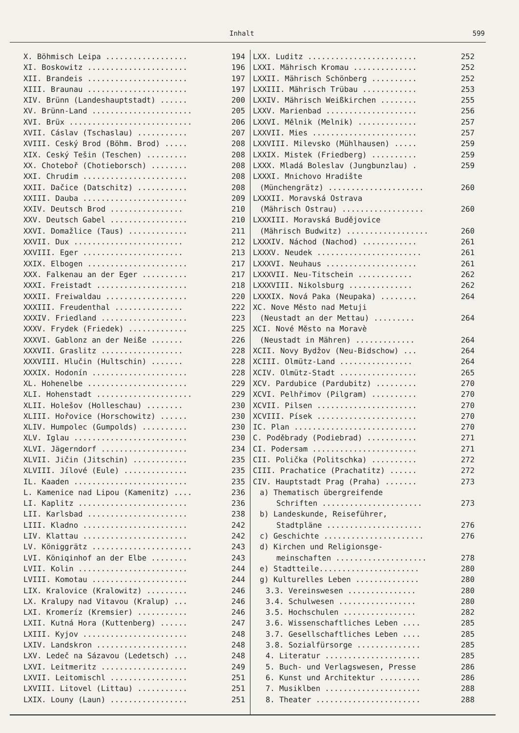Inhalt 599
X. Böhmisch Leipa .................. 194
XI. Boskowitz ...................... 196
XII. Brandeis ...................... 197
XIII. Braunau ...................... 197
XIV. Brünn (Landeshauptstadt) ...... 200
XV. Brünn-Land ...................... 205
XVI. Brüx ........................... 206
XVII. Cáslav (Tschaslau) ........... 207
XVIII. Ceský Brod (Böhm. Brod) ..... 208
XIX. Ceský Tešin (Teschen) ......... 208
XX. Choteboř (Chotieborsch) ........ 208
XXI. Chrudim ....................... 208
XXII. Dačice (Datschitz) ........... 208
XXIII. Dauba ....................... 209
XXIV. Deutsch Brod ................ 210
XXV. Deutsch Gabel ................. 210
XXVI. Domažlice (Taus) ............. 211
XXVII. Dux ........................ 212
XXVIII. Eger ...................... 213
XXIX. Elbogen ...................... 217
XXX. Falkenau an der Eger .......... 217
XXXI. Freistadt .................... 218
XXXII. Freiwaldau .................. 220
XXXIII. Freudenthal ............... 222
XXXIV. Friedland ................... 223
XXXV. Frydek (Friedek) ............. 225
XXXVI. Gablonz an der Neiße ....... 226
XXXVII. Graslitz .................. 228
XXXVIII. Hlučin (Hultschin) ....... 228
XXXIX. Hodonín ..................... 228
XL. Hohenelbe ...................... 229
XLI. Hohenstadt ..................... 229
XLII. Holešov (Holleschau) ........ 230
XLIII. Hořovice (Horschowitz) ...... 230
XLIV. Humpolec (Gumpolds) .......... 230
XLV. Iglau ......................... 230
XLVI. Jägerndorf ................... 234
XLVII. Jičin (Jitschin) ............ 235
XLVIII. Jílové (Eule) .............. 235
IL. Kaaden ......................... 235
L. Kamenice nad Lipou (Kamenitz) .... 236
LI. Kaplitz ........................ 236
LII. Karlsbad ...................... 238
LIII. Kladno ....................... 242
LIV. Klattau ....................... 242
LV. Königgrätz ...................... 243
LVI. Köniqinhof an der Elbe ........ 243
LVII. Kolin ........................ 244
LVIII. Komotau ..................... 244
LIX. Kralovice (Kralowitz) ......... 246
LX. Kralupy nad Vitavou (Kralup) ... 246
LXI. Kromeríz (Kremsier) ........... 246
LXII. Kutná Hora (Kuttenberg) ...... 247
LXIII. Kyjov ....................... 248
LXIV. Landskron .................... 248
LXV. Ledeč na Sázavou (Ledetsch) ... 248
LXVI. Leitmeritz ................... 249
LXVII. Leitomischl ................. 251
LXVIII. Litovel (Littau) ........... 251
LXIX. Louny (Laun) ................. 251
LXX. Luditz ........................ 252
LXXI. Mährisch Kromau .............. 252
LXXII. Mährisch Schönberg .......... 252
LXXIII. Mährisch Trübau ............ 253
LXXIV. Mährisch Weißkirchen ........ 255
LXXV. Marienbad .................... 256
LXXVI. Mělnik (Melnik) ............. 257
LXXVII. Mies ....................... 257
LXXVIII. Milevsko (Mühlhausen) ..... 259
LXXIX. Mistek (Friedberg) .......... 259
LXXX. Mladá Boleslav (Jungbunzlau) . 259
LXXXI. Mnichovo Hradište
(Münchengrätz) ..................... 260
LXXXII. Moravská Ostrava
(Mährisch Ostrau) .................. 260
LXXXIII. Moravská Budějovice
(Mährisch Budwitz) .................. 260
LXXXIV. Náchod (Nachod) ............ 261
LXXXV. Neudek ....................... 261
LXXXVI. Neuhaus .................... 261
LXXXVII. Neu-Titschein ............ 262
LXXXVIII. Nikolsburg .............. 262
LXXXIX. Nová Paka (Neupaka) ........ 264
XC. Nove Město nad Metuji
(Neustadt an der Mettau) ......... 264
XCI. Nové Město na Moravè
(Neustadt in Mähren) ............. 264
XCII. Novy Bydžov (Neu-Bidschow) ... 264
XCIII. Olmütz-Land ................ 264
XCIV. Olmütz-Stadt ................. 265
XCV. Pardubice (Pardubitz) ......... 270
XCVI. Pelhřimov (Pilgram) .......... 270
XCVII. Pilsen ...................... 270
XCVIII. Písek ...................... 270
IC. Plan ........................... 270
C. Poděbrady (Podiebrad) ........... 271
CI. Podersam ....................... 271
CII. Polička (Politschka) .......... 272
CIII. Prachatice (Prachatitz) ...... 272
CIV. Hauptstadt Prag (Praha) ....... 273
a) Thematisch übergreifende
Schriften ...................... 273
b) Landeskunde, Reiseführer,
Stadtpläne ..................... 276
c) Geschichte ...................... 276
d) Kirchen und Religionsge-
meinschaften .................... 278
e) Stadtteile...................... 280
g) Kulturelles Leben .............. 280
3.3. Vereinswesen ............... 280
3.4. Schulwesen ................. 280
3.5. Hochschulen ................ 282
3.6. Wissenschaftliches Leben .... 285
3.7. Gesellschaftliches Leben .... 285
3.8. Sozialfürsorge .............. 285
4. Literatur ..................... 285
5. Buch- und Verlagswesen, Presse 286
6. Kunst und Architektur ......... 286
7. Musiklben ..................... 288
8. Theater ....................... 288